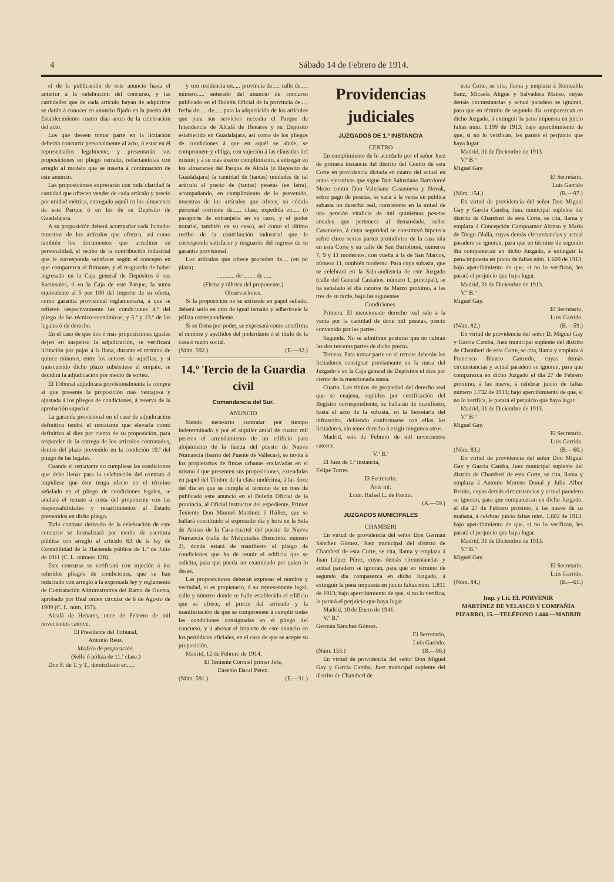4 Sábado 14 de Febrero de 1914.
el de la publicación de este anuncio hasta el anterior á la celebración del concurso, y las cantidades que de cada artículo hayan de adquirirse se darán á conocer en anuncio fijado en la puerta del Establecimiento cuatro días antes de la celebración del acto.
Los que deseen tomar parte en la licitación deberán concurrir personalmente al acto, ó estar en él representados legalmente, y presentarán sus proposiciones en pliego cerrado, redactándolas con arreglo al modelo que se inserta á continuación de este anuncio.
Las proposiciones expresarán con toda claridad la cantidad que ofrecen vender de cada artículo y precio por unidad métrica, entregado aquél en los almacenes de este Parque ó en los de su Depósito de Guadalajara.
A su proposición deberá acompañar cada licitador muestras de los artículos que ofrezca, así como también los documentos que acrediten su personalidad, el recibo de la contribución industrial que le corresponda satisfacer según el concepto en que comparezca el firmante, y el resguardo de haber ingresado en la Caja general de Depósitos ó sus Sucursales, ó en la Caja de este Parque, la suma equivalente al 5 por 100 del importe de su oferta, como garantía provisional reglamentaria, á que se refieren respectivamente las condiciones 4.ª del pliego de las técnico-económicas, y 5.ª y 13.ª de las legales ó de derecho.
En el caso de que dos ó más proposiciones iguales dejen en suspenso la adjudicación, se verificará licitación por pujas á la llana, durante el término de quince minutos, entre los autores de aquéllas, y si transcurrido dicho plazo subsistiese el empate, se decidirá la adjudicación por medio de sorteo.
El Tribunal adjudicará provisionalmente la compra al que presente la proposición más ventajosa y ajustada á los pliegos de condiciones, á reserva de la aprobación superior.
La garantía provisional en el caso de adjudicación definitiva tendrá el rematante que elevarla como definitiva al diez por ciento de su proposición, para responder de la entrega de los artículos contratados, dentro del plazo prevenido en la condición 10.ª del pliego de las legales.
Cuando el rematante no cumpliese las condiciones que debe llenar para la celebración del contrato ó impidiese que éste tenga efecto en el término señalado en el pliego de condiciones legales, se anulará el remate á costa del proponente con las responsabilidades y resarcimientos al Estado prevenidos en dicho pliego.
Todo contrato derivado de la celebración de este concurso se formalizará por medio de escritura pública con arreglo al artículo 63 de la ley de Contabilidad de la Hacienda pública de 1.º de Julio de 1911 (C. L. número 128).
Este concurso se verificará con sujeción á los referidos pliegos de condiciones, que se han redactado con arreglo á la expresada ley y reglamento de Contratación Administrativa del Ramo de Guerra, aprobado por Real orden circular de 6 de Agosto de 1909 (C. L. núm. 157).
Alcalá de Henares, once de Febrero de mil novecientos catorce.
El Presidente del Tribunal,
Antonio Reus.
Modelo de proposición.
(Sello ó póliza de 11.ª clase.)
Don F. de T. y T., domiciliado en.....
y con residencia en..... provincia de..... calle de..... número..... enterado del anuncio de concurso publicado en el Boletín Oficial de la provincia de..... fecha de.. .. de.. .. para la adquisición de los artículos que para sus servicios necesita el Parque de Intendencia de Alcalá de Henares y su Depósito establecido en Guadalajara, así como de los pliegos de condiciones á que en aquél se alude, se compromete y obliga, con sujeción á las cláusulas del mismo y á su más exacto cumplimiento, á entregar en los almacenes del Parque de Alcalá (ó Depósito de Guadalajara) la cantidad de (tantas) unidades de tal artículo al precio de (tantas) pesetas (en letra), acompañando, en cumplimiento de lo prevenido, muestras de los artículos que ofrece, su cédula personal corriente de...... clase, expedida en..... (ó pasaporte de extranjería en su caso, y el poder notarial, también en su caso), así como el último recibo de la contribución industrial que le corresponde satisfacer y resguardo del ingreso de su garantía provisional.
Los artículos que ofrece proceden de.... (en tal plaza).
............. de ........ de .....
(Firma y rúbrica del proponente.)
Observaciones.
Si la proposición no se extiende en papel sellado, deberá serlo en otro de igual tamaño y adherírsele la póliza correspondiente.
Si se firma por poder, se expresará como antefirma el nombre y apellidos del poderdante ó el título de la casa ó razón social.
(Núm. 592.) (E.—32.)
14.º Tercio de la Guardia civil
Comandancia del Sur.
ANUNCIO
Siendo necesario contratar por tiempo indeterminado y por el alquiler anual de cuatro mil pesetas el arrendamiento de un edificio para alojamiento de la fuerza del puesto de Nueva Numancia (barrio del Puente de Vallecas), se invita á los propietarios de fincas urbanas enclavadas en el mismo á que presenten sus proposiciones, extendidas en papel del Timbre de la clase undécima, á las doce del día en que se cumpla el término de un mes de publicado este anuncio en el Boletín Oficial de la provincia, al Oficial instructor del expediente, Primer Teniente Don Manuel Martínez é Ibáñez, que se hallará constituído el expresado día y hora en la Sala de Armas de la Casa-cuartel del puesto de Nueva Numancia (calle de Melquiades Biencinto, número 2), donde estará de manifiesto el pliego de condiciones que ha de reunir el edificio que se solicita, para que pueda ser examinado por quien lo desee.
Las proposiciones deberán expresar el nombre y vecindad, si es propietario, ó su representante legal, calle y número donde se halle establecido el edificio que se ofrece, el precio del arriendo y la manifestación de que se compromete á cumplir todas las condiciones consignadas en el pliego del concurso, y á abonar el importe de este anuncio en los periódicos oficiales, en el caso de que se acepte su proposición.
Madrid, 12 de Febrero de 1914.
El Teniente Coronel primer Jefe,
Eusebio Dacal Pérez.
(Núm. 591.) (E.—31.)
Providencias judiciales
JUZGADOS DE 1.ª INSTANCIA
CENTRO
En cumplimiento de lo acordado por el señor Juez de primera instancia del distrito del Centro de esta Corte en providencia dictada en cuatro del actual en autos ejecutivos que sigue Don Salustiano Bartolomé Mozo contra Don Valeriano Casanueva y Novak, sobre pago de pesetas, se saca á la venta en pública subasta un derecho real, consistente en la mitad de una pensión vitalicia de mil quinientas pesetas anuales que pertenece al demandado, señor Casanueva, á cuya seguridad se constituyó hipoteca sobre cinco sextas partes proindiviso de la casa sita en esta Corte y su calle de San Bartolomé, números 7, 9 y 11 modernos, con vuelta á la de San Marcos, número 11, también moderno. Para cuya subasta, que se celebrará en la Sala-audiencia de este Juzgado (calle del General Castaños, número 1, principal), se ha señalado el día catorce de Marzo próximo, á las tres de su tarde, bajo las siguientes
Condiciones.
Primera. El mencionado derecho real sale á la venta por la cantidad de doce mil pesetas, precio convenido por las partes.
Segunda. No se admitirán posturas que no cubran las dos terceras partes de dicho precio.
Tercera. Para tomar parte en el remate deberán los licitadores consignar previamente en la mesa del Juzgado ó en la Caja general de Depósitos el diez por ciento de la mencionada suma.
Cuarta. Los títulos de propiedad del derecho real que se enajena, suplidos por certificación del Registro correspondiente, se hallarán de manifiesto, hasta el acto de la subasta, en la Secretaría del infrascrito, debiendo conformarse con ellos los licitadores, sin tener derecho á exigir ningunos otros.
Madrid, seis de Febrero de mil novecientos catorce.
V.º B.º
El Juez de 1.ª instancia,
Felipe Torres.
El Secretario.
Ante mí:
Lcdo. Rafael L. de Pando.
(A.—59.)
JUZGADOS MUNICIPALES
CHAMBERI
En virtud de providencia del señor Don Germán Sánchez Gómez, Juez municipal del distrito de Chamberí de esta Corte, se cita, llama y emplaza á Juan López Pérez, cuyas demás circunstancias y actual paradero se ignoran, para que en término de segundo día comparezca en dicho Juzgado, á extinguir la pena impuesta en juicio faltas núm. 1.811 de 1913; bajo apercibimiento de que, si no lo verifica, le parará el perjuicio que haya lugar.
Madrid, 10 de Enero de 1941.
V.º B.º
Germán Sánchez Gómez.
El Secretario,
Luis Garrido.
(Núm. 153.) (B.—96.)
En virtud de providencia del señor Don Miguel Gay y García Camba, Juez municipal suplente del distrito de Chamberí de
esta Corte, se cita, llama y emplaza á Romualda Sanz, Micaela Aligue y Salvadora Manso, cuyas demás circunstancias y actual paradero se ignoran, para que en término de segundo día comparezcan en dicho Juzgado, á extinguir la pena impuesta en juicio faltas núm. 1.199 de 1913; bajo apercibimiento de que, si no lo verifican, les parará el perjuicio que haya lugar.
Madrid, 31 de Diciembre de 1913.
V.º B.º
Miguel Gay.
El Secretario,
Luis Garrido
(Núm. 154.) (B.—97.)
En virtud de providencia del señor Don Miguel Gay y García Camba, Juez municipal suplente del distrito de Chamberí de esta Corte, se cita, llama y emplaza á Concepción Campoamor Alonso y María de Diego Olalla, cuyas demás circunstancias y actual paradero se ignoran, para que en término de segundo día comparezcan en dicho Juzgado, á extinguir la pena impuesta en juicio de faltas núm. 1.609 de 1913; bajo apercibimiento de que, si no lo verifican, les parará el perjuicio que haya lugar.
Madrid, 31 de Diciembre de 1913.
V.º B.º
Miguel Gay.
El Secretario,
Luis Garrido.
(Núm. 82.) (B.—59.)
En virtud de providencia del señor D. Miguel Gay y García Camba, Juez municipal suplente del distrito de Chamberí de esta Corte, se cita, llama y emplaza á Francisco Blanco Gancedo, cuyas demás circunstancias y actual paradero se ignoran, para que comparezca en dicho Juzgado el día 27 de Febrero próximo, á las nueve, á celebrar juicio de faltas número 1.732 de 1913; bajo apercibimiento de que, si no lo verifica, le parará el perjuicio que haya lugar.
Madrid, 31 de Diciembre de 1913.
V.º B.º
Miguel Gay.
El Secretario,
Luis Garrido.
(Núm. 83.) (B.—60.)
En virtud de providencia del señor Don Miguel Gay y García Camba, Juez municipal suplente del distrito de Chamberí de esta Corte, se cita, llama y emplaza á Antonio Moreno Donal y Julio Albor Benito, cuyas demás circunstancias y actual paradero se ignoran, para que comparezcan en dicho Juzgado, el día 27 de Febrero próximo, á las nueve de su mañana, á celebrar juicio faltas núm. 1.602 de 1913; bajo apercibimiento de que, si no lo verifican, les parará el perjuicio que haya lugar.
Madrid, 31 de Diciembre de 1913.
V.º B.º
Miguel Gay.
El Secretario,
Luis Garrido.
(Núm. 84.) (B.—61.)
Imp. y Lit. EL PORVENIR
MARTÍNEZ DE VELASCO Y COMPAÑÍA
PIZARRO, 15.—TELÉFONO 1.444.—MADRID